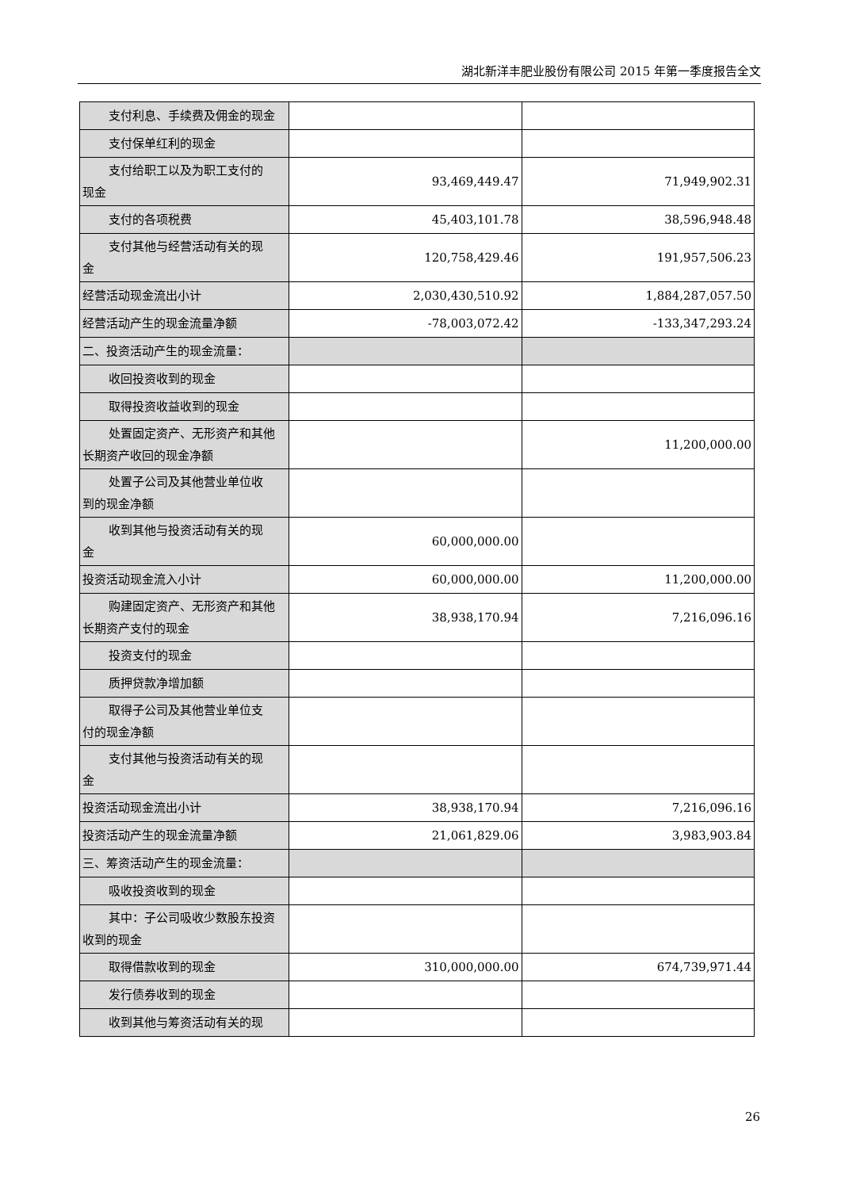湖北新洋丰肥业股份有限公司 2015 年第一季度报告全文
| 支付利息、手续费及佣金的现金 | | |
| 支付保单红利的现金 | | |
| 支付给职工以及为职工支付的 现金 | 93,469,449.47 | 71,949,902.31 |
| 支付的各项税费 | 45,403,101.78 | 38,596,948.48 |
| 支付其他与经营活动有关的现 金 | 120,758,429.46 | 191,957,506.23 |
| 经营活动现金流出小计 | 2,030,430,510.92 | 1,884,287,057.50 |
| 经营活动产生的现金流量净额 | -78,003,072.42 | -133,347,293.24 |
| 二、投资活动产生的现金流量： | | |
| 收回投资收到的现金 | | |
| 取得投资收益收到的现金 | | |
| 处置固定资产、无形资产和其他 长期资产收回的现金净额 | | 11,200,000.00 |
| 处置子公司及其他营业单位收 到的现金净额 | | |
| 收到其他与投资活动有关的现 金 | 60,000,000.00 | |
| 投资活动现金流入小计 | 60,000,000.00 | 11,200,000.00 |
| 购建固定资产、无形资产和其他 长期资产支付的现金 | 38,938,170.94 | 7,216,096.16 |
| 投资支付的现金 | | |
| 质押贷款净增加额 | | |
| 取得子公司及其他营业单位支 付的现金净额 | | |
| 支付其他与投资活动有关的现 金 | | |
| 投资活动现金流出小计 | 38,938,170.94 | 7,216,096.16 |
| 投资活动产生的现金流量净额 | 21,061,829.06 | 3,983,903.84 |
| 三、筹资活动产生的现金流量： | | |
| 吸收投资收到的现金 | | |
| 其中：子公司吸收少数股东投资 收到的现金 | | |
| 取得借款收到的现金 | 310,000,000.00 | 674,739,971.44 |
| 发行债券收到的现金 | | |
| 收到其他与筹资活动有关的现 | | |
26